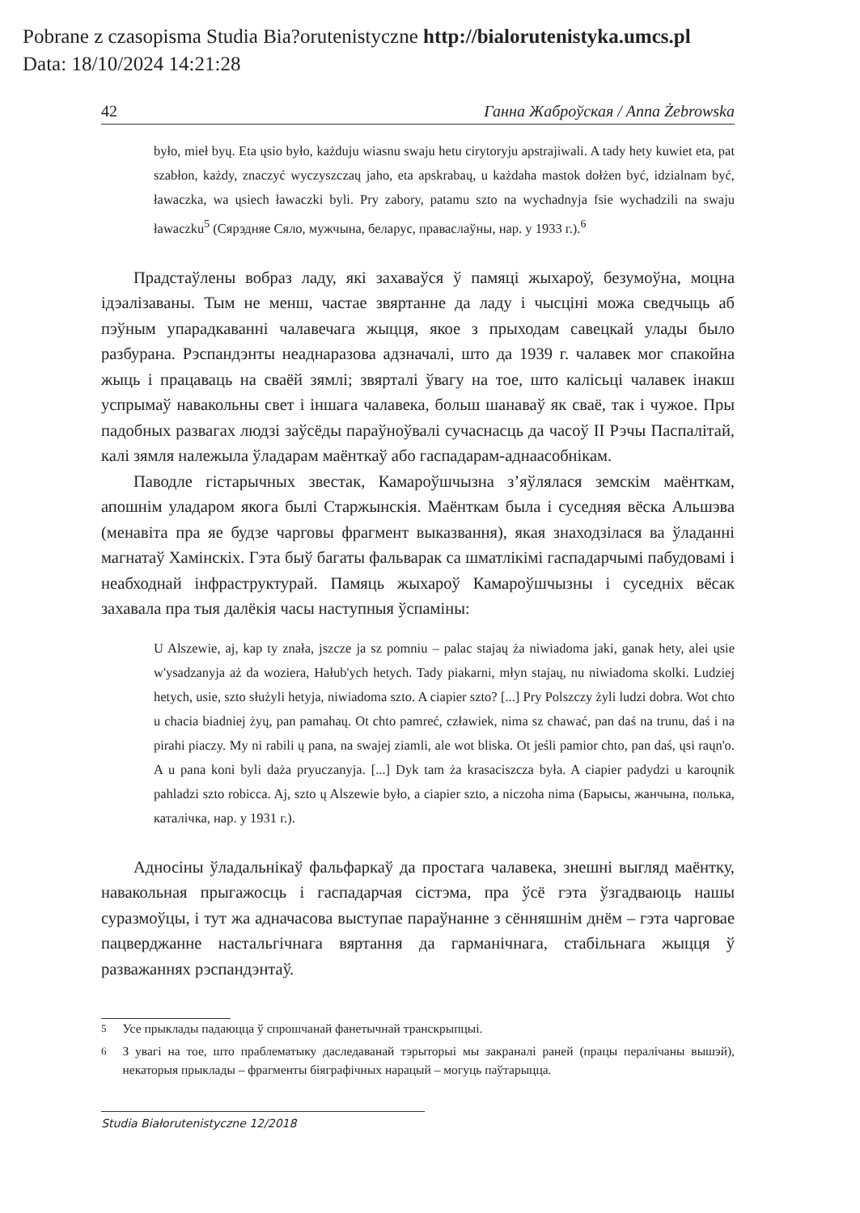Pobrane z czasopisma Studia Bia?orutenistyczne http://bialorutenistyka.umcs.pl
Data: 18/10/2024 14:21:28
42 Ганна Жаброўская / Anna Żebrowska
było, mieł byų. Eta ųsio było, każduju wiasnu swaju hetu cirytoryju apstrajiwali. A tady hety kuwiet eta, pat szabłon, każdy, znaczyć wyczyszczaų jaho, eta apskrabaų, u każdaha mastok dołżen być, idzialnam być, ławaczka, wa ųsiech ławaczki byli. Pry zabory, patamu szto na wychadnyja fsie wychadzili na swaju ławaczku<sup>5</sup> (Сярэдняе Сяло, мужчына, беларус, праваслаўны, нар. у 1933 г.).<sup>6</sup>
Прадстаўлены вобраз ладу, які захаваўся ў памяці жыхароў, безумоўна, моцна ідэалізаваны. Тым не менш, частае звяртанне да ладу і чысціні можа сведчыць аб пэўным упарадкаванні чалавечага жыцця, якое з прыходам савецкай улады было разбурана. Рэспандэнты неаднаразова адзначалі, што да 1939 г. чалавек мог спакойна жыць і працаваць на сваёй зямлі; звярталі ўвагу на тое, што калісьці чалавек інакш успрымаў навакольны свет і іншага чалавека, больш шанаваў як сваё, так і чужое. Пры падобных развагах людзі заўсёды параўноўвалі сучаснасць да часоў ІІ Рэчы Паспалітай, калі зямля належыла ўладарам маёнткаў або гаспадарам-аднаасобнікам.
Паводле гістарычных звестак, Камароўшчызна з’яўлялася земскім маёнткам, апошнім уладаром якога былі Старжынскія. Маёнткам была і суседняя вёска Альшэва (менавіта пра яе будзе чарговы фрагмент выказвання), якая знаходзілася ва ўладанні магнатаў Хамінскіх. Гэта быў багаты фальварак са шматлікімі гаспадарчымі пабудовамі і неабходнай інфраструктурай. Памяць жыхароў Камароўшчызны і суседніх вёсак захавала пра тыя далёкія часы наступныя ўспаміны:
U Alszewie, aj, kap ty znała, jszcze ja sz pomniu – palac stajaų ża niwiadoma jaki, ganak hety, alei ųsie w'ysadzanyja aż da woziera, Hałub'ych hetych. Tady piakarni, młyn stajaų, nu niwiadoma skolki. Ludziej hetych, usie, szto służyli hetyja, niwiadoma szto. A ciapier szto? [...] Pry Polszczy żyli ludzi dobra. Wot chto u chacia biadniej żyų, pan pamahaų. Ot chto pamreć, czławiek, nima sz chawać, pan daś na trunu, daś i na pirahi piaczy. My ni rabili ų pana, na swajej ziamli, ale wot bliska. Ot jeśli pamior chto, pan daś, ųsi raųn'o. A u pana koni byli daża pryuczanyja. [...] Dyk tam ża krasaciszcza była. A ciapier padydzi u karoųnik pahladzi szto robicca. Aj, szto ų Alszewie było, a ciapier szto, a niczoha nima (Барысы, жанчына, полька, каталічка, нар. у 1931 г.).
Адносіны ўладальнікаў фальфаркаў да простага чалавека, знешні выгляд маёнтку, навакольная прыгажосць і гаспадарчая сістэма, пра ўсё гэта ўзгадваюць нашы суразмоўцы, і тут жа адначасова выступае параўнанне з сённяшнім днём – гэта чарговае пацверджанне настальгічнага вяртання да гарманічнага, стабільнага жыцця ў разважаннях рэспандэнтаў.
<sup>5</sup> Усе прыклады падаюцца ў спрошчанай фанетычнай транскрыпцыі.
<sup>6</sup> З увагі на тое, што праблематыку даследаванай тэрыторыі мы закраналі раней (працы пералічаны вышэй), некаторыя прыклады – фрагменты біяграфічных нарацый – могуць паўтарыцца.
Studia Białorutenistyczne 12/2018